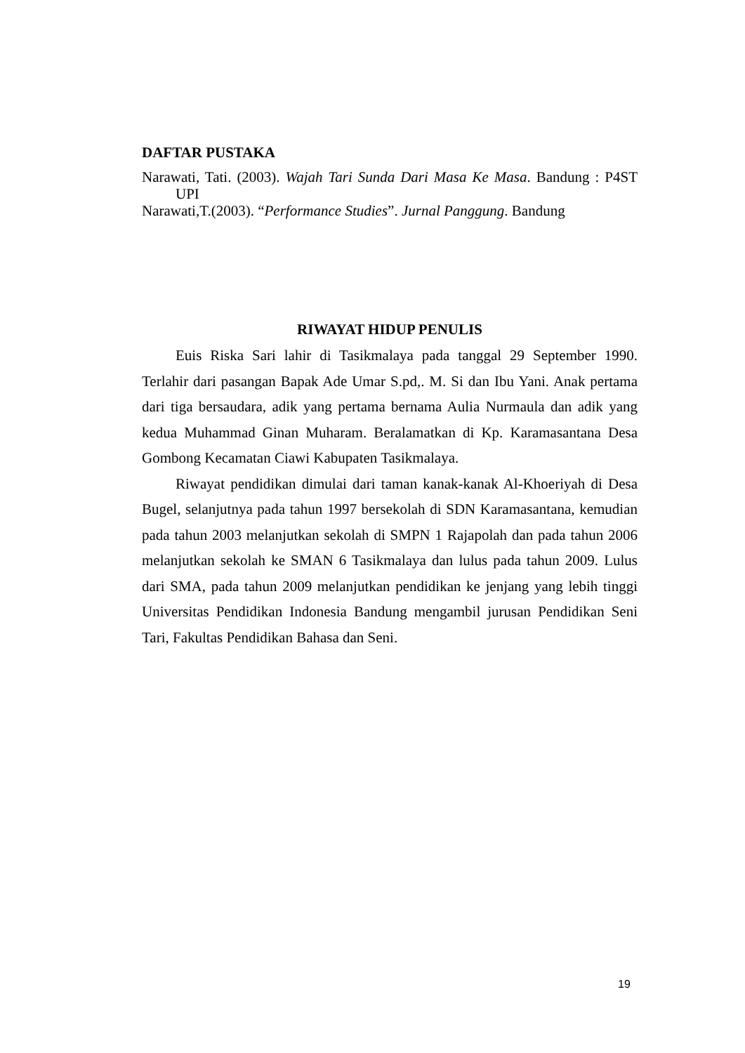DAFTAR PUSTAKA
Narawati, Tati. (2003). Wajah Tari Sunda Dari Masa Ke Masa. Bandung : P4ST UPI
Narawati,T.(2003). “Performance Studies”. Jurnal Panggung. Bandung
RIWAYAT HIDUP PENULIS
Euis Riska Sari lahir di Tasikmalaya pada tanggal 29 September 1990. Terlahir dari pasangan Bapak Ade Umar S.pd,. M. Si dan Ibu Yani. Anak pertama dari tiga bersaudara, adik yang pertama bernama Aulia Nurmaula dan adik yang kedua Muhammad Ginan Muharam. Beralamatkan di Kp. Karamasantana Desa Gombong Kecamatan Ciawi Kabupaten Tasikmalaya.
Riwayat pendidikan dimulai dari taman kanak-kanak Al-Khoeriyah di Desa Bugel, selanjutnya pada tahun 1997 bersekolah di SDN Karamasantana, kemudian pada tahun 2003 melanjutkan sekolah di SMPN 1 Rajapolah dan pada tahun 2006 melanjutkan sekolah ke SMAN 6 Tasikmalaya dan lulus pada tahun 2009. Lulus dari SMA, pada tahun 2009 melanjutkan pendidikan ke jenjang yang lebih tinggi Universitas Pendidikan Indonesia Bandung mengambil jurusan Pendidikan Seni Tari, Fakultas Pendidikan Bahasa dan Seni.
19